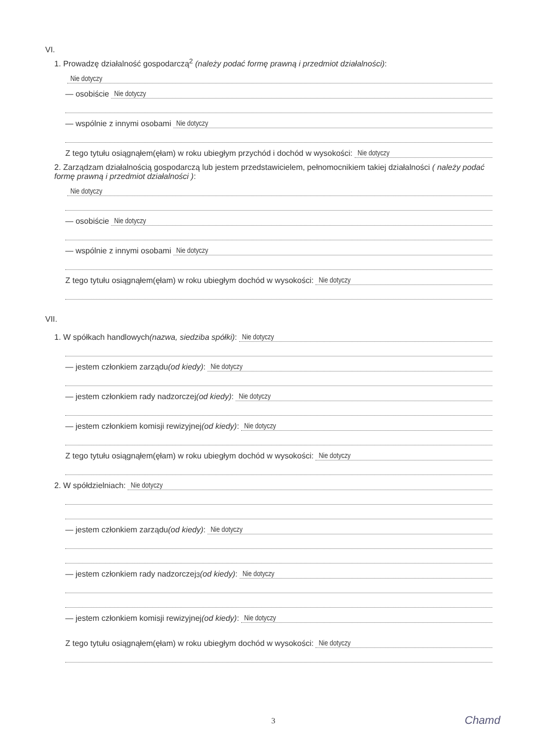VI.
1. Prowadzę działalność gospodarczą<sup>2</sup> (należy podać formę prawną i przedmiot działalności):
Nie dotyczy
— osobiście Nie dotyczy
— wspólnie z innymi osobami Nie dotyczy
Z tego tytułu osiągnąłem(ęłam) w roku ubiegłym przychód i dochód w wysokości: Nie dotyczy
2. Zarządzam działalnością gospodarczą lub jestem przedstawicielem, pełnomocnikiem takiej działalności ( należy podać formę prawną i przedmiot działalności ):
Nie dotyczy
— osobiście Nie dotyczy
— wspólnie z innymi osobami Nie dotyczy
Z tego tytułu osiągnąłem(ęłam) w roku ubiegłym dochód w wysokości: Nie dotyczy
VII.
1. W spółkach handlowych (nazwa, siedziba spółki): Nie dotyczy
— jestem członkiem zarządu (od kiedy): Nie dotyczy
— jestem członkiem rady nadzorczej (od kiedy): Nie dotyczy
— jestem członkiem komisji rewizyjnej (od kiedy): Nie dotyczy
Z tego tytułu osiągnąłem(ęłam) w roku ubiegłym dochód w wysokości: Nie dotyczy
2. W spółdzielniach: Nie dotyczy
— jestem członkiem zarządu (od kiedy): Nie dotyczy
— jestem członkiem rady nadzorczej<sup>3</sup> (od kiedy): Nie dotyczy
— jestem członkiem komisji rewizyjnej (od kiedy): Nie dotyczy
Z tego tytułu osiągnąłem(ęłam) w roku ubiegłym dochód w wysokości: Nie dotyczy
3 Chamd